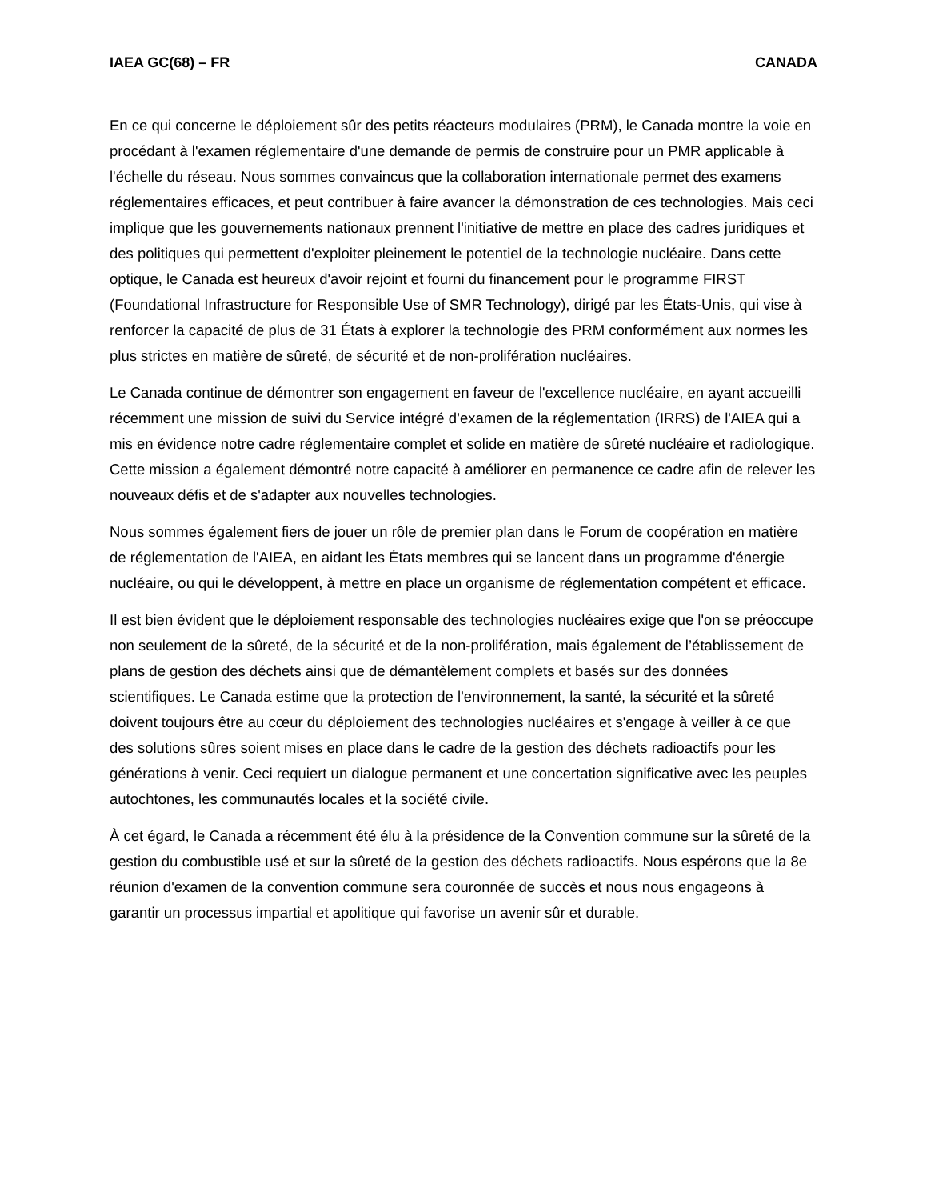IAEA GC(68) – FR CANADA
En ce qui concerne le déploiement sûr des petits réacteurs modulaires (PRM), le Canada montre la voie en procédant à l'examen réglementaire d'une demande de permis de construire pour un PMR applicable à l'échelle du réseau. Nous sommes convaincus que la collaboration internationale permet des examens réglementaires efficaces, et peut contribuer à faire avancer la démonstration de ces technologies. Mais ceci implique que les gouvernements nationaux prennent l'initiative de mettre en place des cadres juridiques et des politiques qui permettent d'exploiter pleinement le potentiel de la technologie nucléaire. Dans cette optique, le Canada est heureux d'avoir rejoint et fourni du financement pour le programme FIRST (Foundational Infrastructure for Responsible Use of SMR Technology), dirigé par les États-Unis, qui vise à renforcer la capacité de plus de 31 États à explorer la technologie des PRM conformément aux normes les plus strictes en matière de sûreté, de sécurité et de non-prolifération nucléaires.
Le Canada continue de démontrer son engagement en faveur de l'excellence nucléaire, en ayant accueilli récemment une mission de suivi du Service intégré d’examen de la réglementation (IRRS) de l'AIEA qui a mis en évidence notre cadre réglementaire complet et solide en matière de sûreté nucléaire et radiologique. Cette mission a également démontré notre capacité à améliorer en permanence ce cadre afin de relever les nouveaux défis et de s'adapter aux nouvelles technologies.
Nous sommes également fiers de jouer un rôle de premier plan dans le Forum de coopération en matière de réglementation de l'AIEA, en aidant les États membres qui se lancent dans un programme d'énergie nucléaire, ou qui le développent, à mettre en place un organisme de réglementation compétent et efficace.
Il est bien évident que le déploiement responsable des technologies nucléaires exige que l'on se préoccupe non seulement de la sûreté, de la sécurité et de la non-prolifération, mais également de l’établissement de plans de gestion des déchets ainsi que de démantèlement complets et basés sur des données scientifiques. Le Canada estime que la protection de l'environnement, la santé, la sécurité et la sûreté doivent toujours être au cœur du déploiement des technologies nucléaires et s'engage à veiller à ce que des solutions sûres soient mises en place dans le cadre de la gestion des déchets radioactifs pour les générations à venir. Ceci requiert un dialogue permanent et une concertation significative avec les peuples autochtones, les communautés locales et la société civile.
À cet égard, le Canada a récemment été élu à la présidence de la Convention commune sur la sûreté de la gestion du combustible usé et sur la sûreté de la gestion des déchets radioactifs. Nous espérons que la 8e réunion d'examen de la convention commune sera couronnée de succès et nous nous engageons à garantir un processus impartial et apolitique qui favorise un avenir sûr et durable.